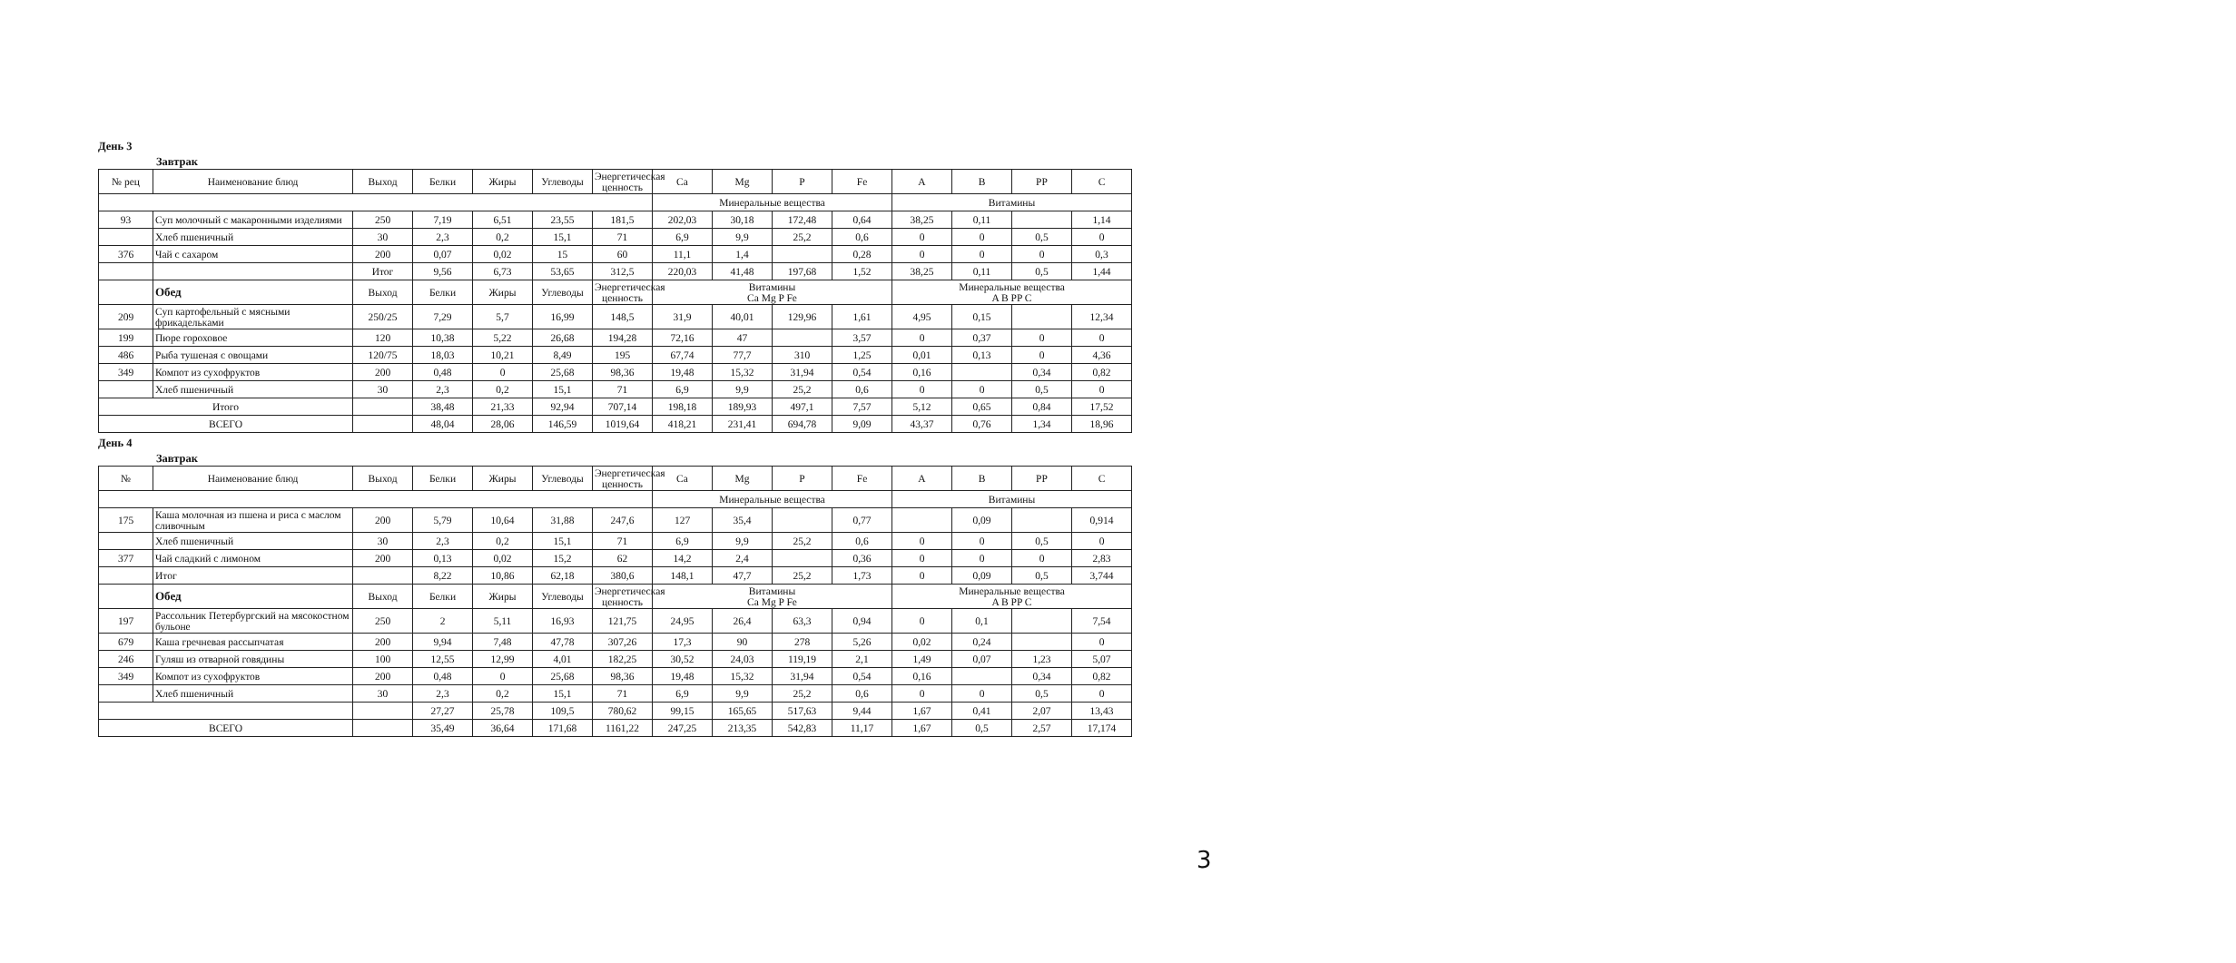День 3
Завтрак
| № рец | Наименование блюд | Выход | Белки | Жиры | Углеводы | Энергетическая ценность | Ca | Mg | P | Fe | A | B | PP | C |
| --- | --- | --- | --- | --- | --- | --- | --- | --- | --- | --- | --- | --- | --- | --- |
| | | | | | | | Минеральные вещества | | | | Витамины | | | |
| 93 | Суп молочный с макаронными изделиями | 250 | 7,19 | 6,51 | 23,55 | 181,5 | 202,03 | 30,18 | 172,48 | 0,64 | 38,25 | 0,11 | | 1,14 |
| | Хлеб пшеничный | 30 | 2,3 | 0,2 | 15,1 | 71 | 6,9 | 9,9 | 25,2 | 0,6 | 0 | 0 | 0,5 | 0 |
| 376 | Чай с сахаром | 200 | 0,07 | 0,02 | 15 | 60 | 11,1 | 1,4 | | 0,28 | 0 | 0 | 0 | 0,3 |
| | | Итог | 9,56 | 6,73 | 53,65 | 312,5 | 220,03 | 41,48 | 197,68 | 1,52 | 38,25 | 0,11 | 0,5 | 1,44 |
| | Обед | Выход | Белки | Жиры | Углеводы | Энергетическая ценность | Витамины Ca Mg P Fe | | | | Минеральные вещества A B PP C | | | |
| 209 | Суп картофельный с мясными фрикадельками | 250/25 | 7,29 | 5,7 | 16,99 | 148,5 | 31,9 | 40,01 | 129,96 | 1,61 | 4,95 | 0,15 | | 12,34 |
| 199 | Пюре гороховое | 120 | 10,38 | 5,22 | 26,68 | 194,28 | 72,16 | 47 | | 3,57 | 0 | 0,37 | 0 | 0 |
| 486 | Рыба тушеная с овощами | 120/75 | 18,03 | 10,21 | 8,49 | 195 | 67,74 | 77,7 | 310 | 1,25 | 0,01 | 0,13 | 0 | 4,36 |
| 349 | Компот из сухофруктов | 200 | 0,48 | 0 | 25,68 | 98,36 | 19,48 | 15,32 | 31,94 | 0,54 | 0,16 | | 0,34 | 0,82 |
| | Хлеб пшеничный | 30 | 2,3 | 0,2 | 15,1 | 71 | 6,9 | 9,9 | 25,2 | 0,6 | 0 | 0 | 0,5 | 0 |
| Итого | | | 38,48 | 21,33 | 92,94 | 707,14 | 198,18 | 189,93 | 497,1 | 7,57 | 5,12 | 0,65 | 0,84 | 17,52 |
| ВСЕГО | | | 48,04 | 28,06 | 146,59 | 1019,64 | 418,21 | 231,41 | 694,78 | 9,09 | 43,37 | 0,76 | 1,34 | 18,96 |
День 4
Завтрак
| № | Наименование блюд | Выход | Белки | Жиры | Углеводы | Энергетическая ценность | Ca | Mg | P | Fe | A | B | PP | C |
| --- | --- | --- | --- | --- | --- | --- | --- | --- | --- | --- | --- | --- | --- | --- |
| | | | | | | | Минеральные вещества | | | | Витамины | | | |
| 175 | Каша молочная из пшена и риса с маслом сливочным | 200 | 5,79 | 10,64 | 31,88 | 247,6 | 127 | 35,4 | | 0,77 | | 0,09 | | 0,914 |
| | Хлеб пшеничный | 30 | 2,3 | 0,2 | 15,1 | 71 | 6,9 | 9,9 | 25,2 | 0,6 | 0 | 0 | 0,5 | 0 |
| 377 | Чай сладкий с лимоном | 200 | 0,13 | 0,02 | 15,2 | 62 | 14,2 | 2,4 | | 0,36 | 0 | 0 | 0 | 2,83 |
| | Итог | | 8,22 | 10,86 | 62,18 | 380,6 | 148,1 | 47,7 | 25,2 | 1,73 | 0 | 0,09 | 0,5 | 3,744 |
| | Обед | Выход | Белки | Жиры | Углеводы | Энергетическая ценность | Витамины Ca Mg P Fe | | | | Минеральные вещества A B PP C | | | |
| 197 | Рассольник Петербургский на мясокостном бульоне | 250 | 2 | 5,11 | 16,93 | 121,75 | 24,95 | 26,4 | 63,3 | 0,94 | 0 | 0,1 | | 7,54 |
| 679 | Каша гречневая рассыпчатая | 200 | 9,94 | 7,48 | 47,78 | 307,26 | 17,3 | 90 | 278 | 5,26 | 0,02 | 0,24 | | 0 |
| 246 | Гуляш из отварной говядины | 100 | 12,55 | 12,99 | 4,01 | 182,25 | 30,52 | 24,03 | 119,19 | 2,1 | 1,49 | 0,07 | 1,23 | 5,07 |
| 349 | Компот из сухофруктов | 200 | 0,48 | 0 | 25,68 | 98,36 | 19,48 | 15,32 | 31,94 | 0,54 | 0,16 | | 0,34 | 0,82 |
| | Хлеб пшеничный | 30 | 2,3 | 0,2 | 15,1 | 71 | 6,9 | 9,9 | 25,2 | 0,6 | 0 | 0 | 0,5 | 0 |
| | | | 27,27 | 25,78 | 109,5 | 780,62 | 99,15 | 165,65 | 517,63 | 9,44 | 1,67 | 0,41 | 2,07 | 13,43 |
| ВСЕГО | | | 35,49 | 36,64 | 171,68 | 1161,22 | 247,25 | 213,35 | 542,83 | 11,17 | 1,67 | 0,5 | 2,57 | 17,174 |
3